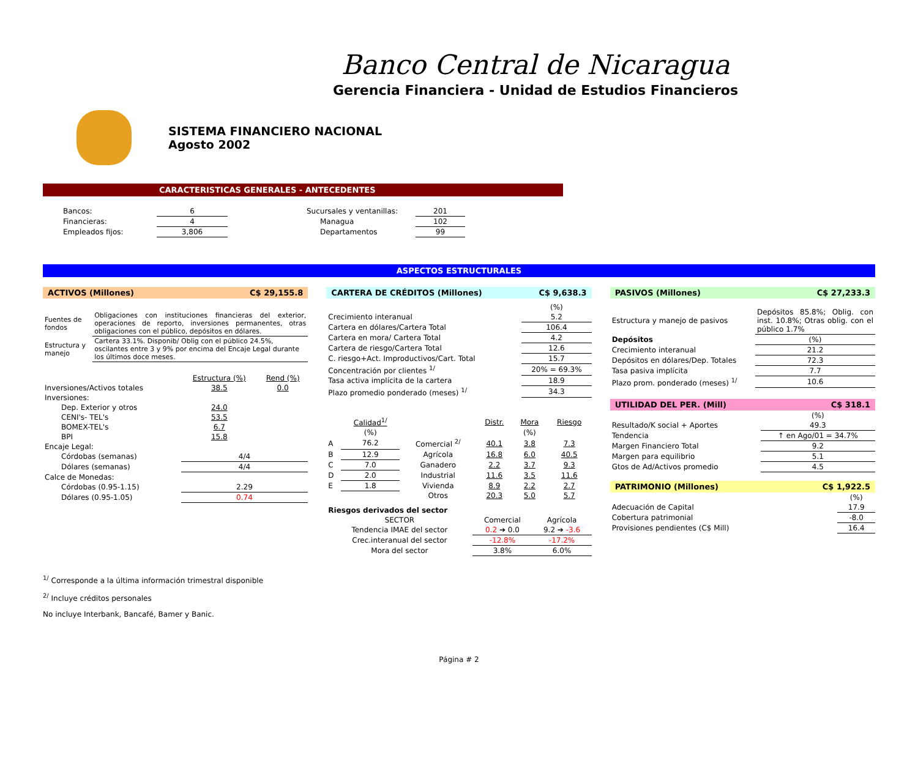Banco Central de Nicaragua
Gerencia Financiera - Unidad de Estudios Financieros
SISTEMA FINANCIERO NACIONAL
Agosto 2002
CARACTERISTICAS GENERALES - ANTECEDENTES
| Bancos: | 6 | | Sucursales y ventanillas: | 201 |
| Financieras: | 4 | | Managua | 102 |
| Empleados fijos: | 3,806 | | Departamentos | 99 |
ASPECTOS ESTRUCTURALES
ACTIVOS (Millones) C$ 29,155.8
| Fuentes de fondos | Obligaciones con instituciones financieras del exterior, operaciones de reporto, inversiones permanentes, otras obligaciones con el público, depósitos en dólares. |
| Estructura y manejo | Cartera 33.1%. Disponib/ Oblig con el público 24.5%, oscilantes entre 3 y 9% por encima del Encaje Legal durante los últimos doce meses. |
| | Estructura (%) | Rend (%) |
| Inversiones/Activos totales | 38.5 | 0.0 |
| Inversiones: | | |
| Dep. Exterior y otros | 24.0 | |
| CENI's- TEL's | 53.5 | |
| BOMEX-TEL's | 6.7 | |
| BPI | 15.8 | |
| Encaje Legal: | | |
| Córdobas (semanas) | 4/4 | |
| Dólares (semanas) | 4/4 | |
| Calce de Monedas: | | |
| Córdobas (0.95-1.15) | 2.29 | |
| Dólares (0.95-1.05) | 0.74 | |
CARTERA DE CRÉDITOS (Millones) C$ 9,638.3
| | (%) |
| Crecimiento interanual | 5.2 |
| Cartera en dólares/Cartera Total | 106.4 |
| Cartera en mora/ Cartera Total | 4.2 |
| Cartera de riesgo/Cartera Total | 12.6 |
| C. riesgo+Act. Improductivos/Cart. Total | 15.7 |
| Concentración por clientes <sup>1/</sup> | 20% = 69.3% |
| Tasa activa implícita de la cartera | 18.9 |
| Plazo promedio ponderado (meses) <sup>1/</sup> | 34.3 |
| | Calidad<sup>1/</sup> | | Distr. | Mora | Riesgo |
| | (%) | | | (%) | |
| A | 76.2 | Comercial <sup>2/</sup> | 40.1 | 3.8 | 7.3 |
| B | 12.9 | Agrícola | 16.8 | 6.0 | 40.5 |
| C | 7.0 | Ganadero | 2.2 | 3.7 | 9.3 |
| D | 2.0 | Industrial | 11.6 | 3.5 | 11.6 |
| E | 1.8 | Vivienda | 8.9 | 2.2 | 2.7 |
| | | Otros | 20.3 | 5.0 | 5.7 |
| Riesgos derivados del sector | | |
| SECTOR | Comercial | Agrícola |
| Tendencia IMAE del sector | 0.2 ➔ 0.0 | 9.2 ➔ -3.6 |
| Crec.interanual del sector | -12.8% | -17.2% |
| Mora del sector | 3.8% | 6.0% |
PASIVOS (Millones) C$ 27,233.3
| Estructura y manejo de pasivos | Depósitos 85.8%; Oblig. con inst. 10.8%; Otras oblig. con el público 1.7% |
| Depósitos | (%) |
| Crecimiento interanual | 21.2 |
| Depósitos en dólares/Dep. Totales | 72.3 |
| Tasa pasiva implícita | 7.7 |
| Plazo prom. ponderado (meses) <sup>1/</sup> | 10.6 |
UTILIDAD DEL PER. (Mill) C$ 318.1
| | (%) |
| Resultado/K social + Aportes | 49.3 |
| Tendencia | ↑ en Ago/01 = 34.7% |
| Margen Financiero Total | 9.2 |
| Margen para equilibrio | 5.1 |
| Gtos de Ad/Activos promedio | 4.5 |
PATRIMONIO (Millones) C$ 1,922.5
| | (%) |
| Adecuación de Capital | 17.9 |
| Cobertura patrimonial | -8.0 |
| Provisiones pendientes (C$ Mill) | 16.4 |
<sup>1/</sup> Corresponde a la última información trimestral disponible
<sup>2/</sup> Incluye créditos personales
No incluye Interbank, Bancafé, Bamer y Banic.
Página # 2